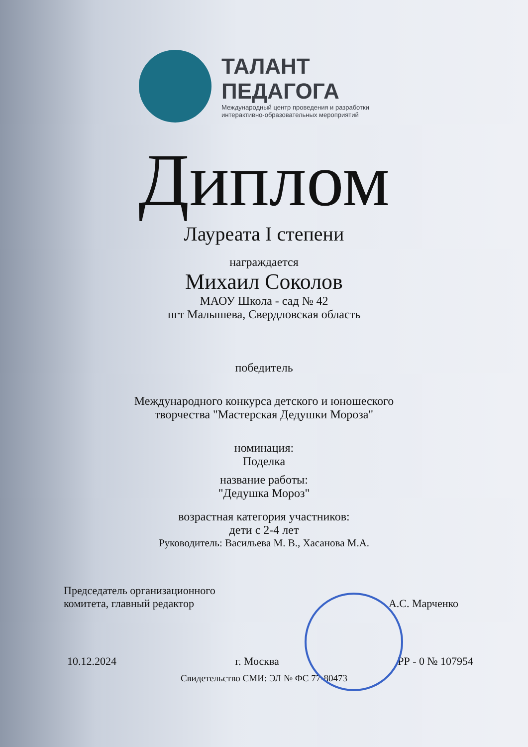ТАЛАНТ
ПЕДАГОГА
Международный центр проведения и разработки
интерактивно-образовательных мероприятий
Диплом
Лауреата I степени
награждается
Михаил Соколов
МАОУ Школа - сад № 42
пгт Малышева, Свердловская область
победитель
Международного конкурса детского и юношеского
творчества "Мастерская Дедушки Мороза"
номинация:
Поделка
название работы:
"Дедушка Мороз"
возрастная категория участников:
дети с 2-4 лет
Руководитель: Васильева М. В., Хасанова М.А.
Председатель организационного
комитета, главный редактор А.С. Марченко
10.12.2024 г. Москва РР - 0 № 107954
Свидетельство СМИ: ЭЛ № ФС 77-80473